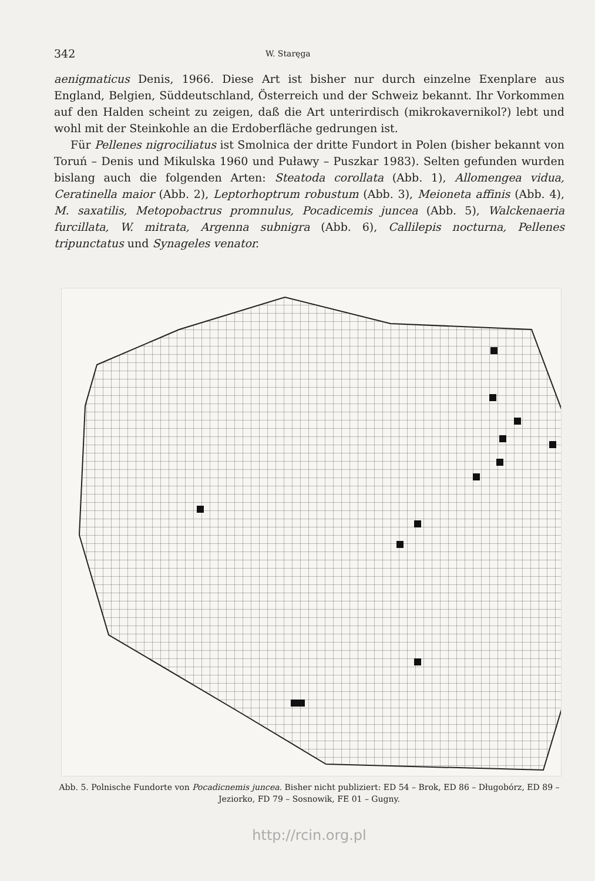342 W. Staręga
aenigmaticus Denis, 1966. Diese Art ist bisher nur durch einzelne Exenplare aus England, Belgien, Süddeutschland, Österreich und der Schweiz bekannt. Ihr Vorkommen auf den Halden scheint zu zeigen, daß die Art unterirdisch (mikrokavernikol?) lebt und wohl mit der Steinkohle an die Erdoberfläche gedrungen ist.
Für Pellenes nigrociliatus ist Smolnica der dritte Fundort in Polen (bisher bekannt von Toruń – Denis und Mikulska 1960 und Puławy – Puszkar 1983). Selten gefunden wurden bislang auch die folgenden Arten: Steatoda corollata (Abb. 1), Allomengea vidua, Ceratinella maior (Abb. 2), Leptorhoptrum robustum (Abb. 3), Meioneta affinis (Abb. 4), M. saxatilis, Metopobactrus promnulus, Pocadicemis juncea (Abb. 5), Walckenaeria furcillata, W. mitrata, Argenna subnigra (Abb. 6), Callilepis nocturna, Pellenes tripunctatus und Synageles venator.
Abb. 5. Polnische Fundorte von Pocadicnemis juncea. Bisher nicht publiziert: ED 54 – Brok, ED 86 – Długobórz, ED 89 – Jeziorko, FD 79 – Sosnowik, FE 01 – Gugny.
http://rcin.org.pl